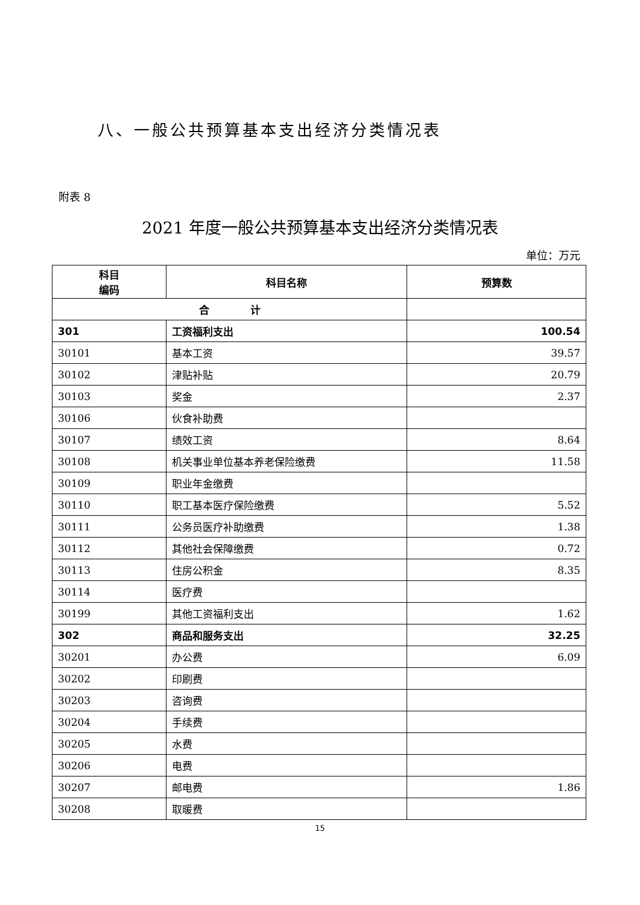八、一般公共预算基本支出经济分类情况表
附表 8
2021 年度一般公共预算基本支出经济分类情况表
单位：万元
| 科目 编码 | 科目名称 | 预算数 |
| --- | --- | --- |
| 合 计 | | |
| 301 | 工资福利支出 | 100.54 |
| 30101 | 基本工资 | 39.57 |
| 30102 | 津贴补贴 | 20.79 |
| 30103 | 奖金 | 2.37 |
| 30106 | 伙食补助费 | |
| 30107 | 绩效工资 | 8.64 |
| 30108 | 机关事业单位基本养老保险缴费 | 11.58 |
| 30109 | 职业年金缴费 | |
| 30110 | 职工基本医疗保险缴费 | 5.52 |
| 30111 | 公务员医疗补助缴费 | 1.38 |
| 30112 | 其他社会保障缴费 | 0.72 |
| 30113 | 住房公积金 | 8.35 |
| 30114 | 医疗费 | |
| 30199 | 其他工资福利支出 | 1.62 |
| 302 | 商品和服务支出 | 32.25 |
| 30201 | 办公费 | 6.09 |
| 30202 | 印刷费 | |
| 30203 | 咨询费 | |
| 30204 | 手续费 | |
| 30205 | 水费 | |
| 30206 | 电费 | |
| 30207 | 邮电费 | 1.86 |
| 30208 | 取暖费 | |
15